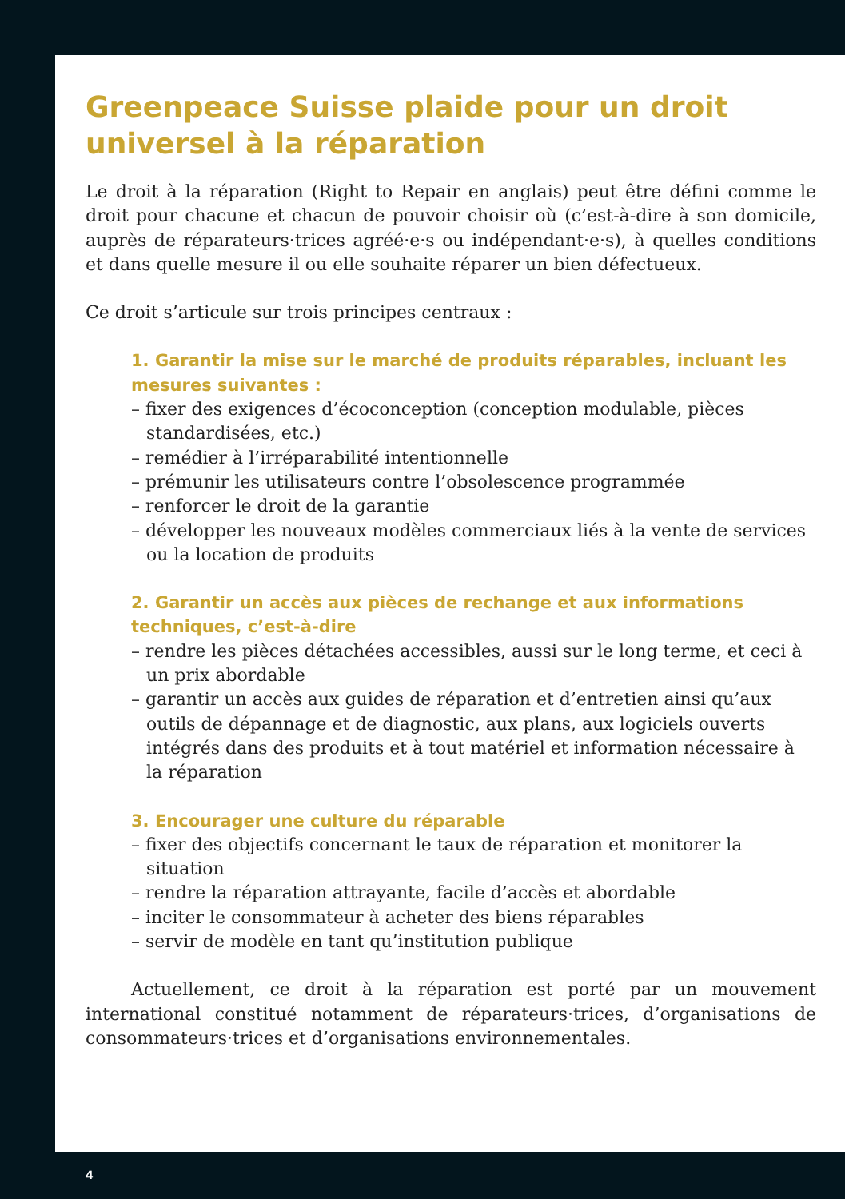Greenpeace Suisse plaide pour un droit universel à la réparation
Le droit à la réparation (Right to Repair en anglais) peut être défini comme le droit pour chacune et chacun de pouvoir choisir où (c’est-à-dire à son domicile, auprès de réparateurs·trices agréé·e·s ou indépendant·e·s), à quelles conditions et dans quelle mesure il ou elle souhaite réparer un bien défectueux.
Ce droit s’articule sur trois principes centraux :
1. Garantir la mise sur le marché de produits réparables, incluant les mesures suivantes :
– fixer des exigences d’écoconception (conception modulable, pièces standardisées, etc.)
– remédier à l’irréparabilité intentionnelle
– prémunir les utilisateurs contre l’obsolescence programmée
– renforcer le droit de la garantie
– développer les nouveaux modèles commerciaux liés à la vente de services ou la location de produits
2. Garantir un accès aux pièces de rechange et aux informations techniques, c’est-à-dire
– rendre les pièces détachées accessibles, aussi sur le long terme, et ceci à un prix abordable
– garantir un accès aux guides de réparation et d’entretien ainsi qu’aux outils de dépannage et de diagnostic, aux plans, aux logiciels ouverts intégrés dans des produits et à tout matériel et information nécessaire à la réparation
3. Encourager une culture du réparable
– fixer des objectifs concernant le taux de réparation et monitorer la situation
– rendre la réparation attrayante, facile d’accès et abordable
– inciter le consommateur à acheter des biens réparables
– servir de modèle en tant qu’institution publique
Actuellement, ce droit à la réparation est porté par un mouvement international constitué notamment de réparateurs·trices, d’organisations de consommateurs·trices et d’organisations environnementales.
4